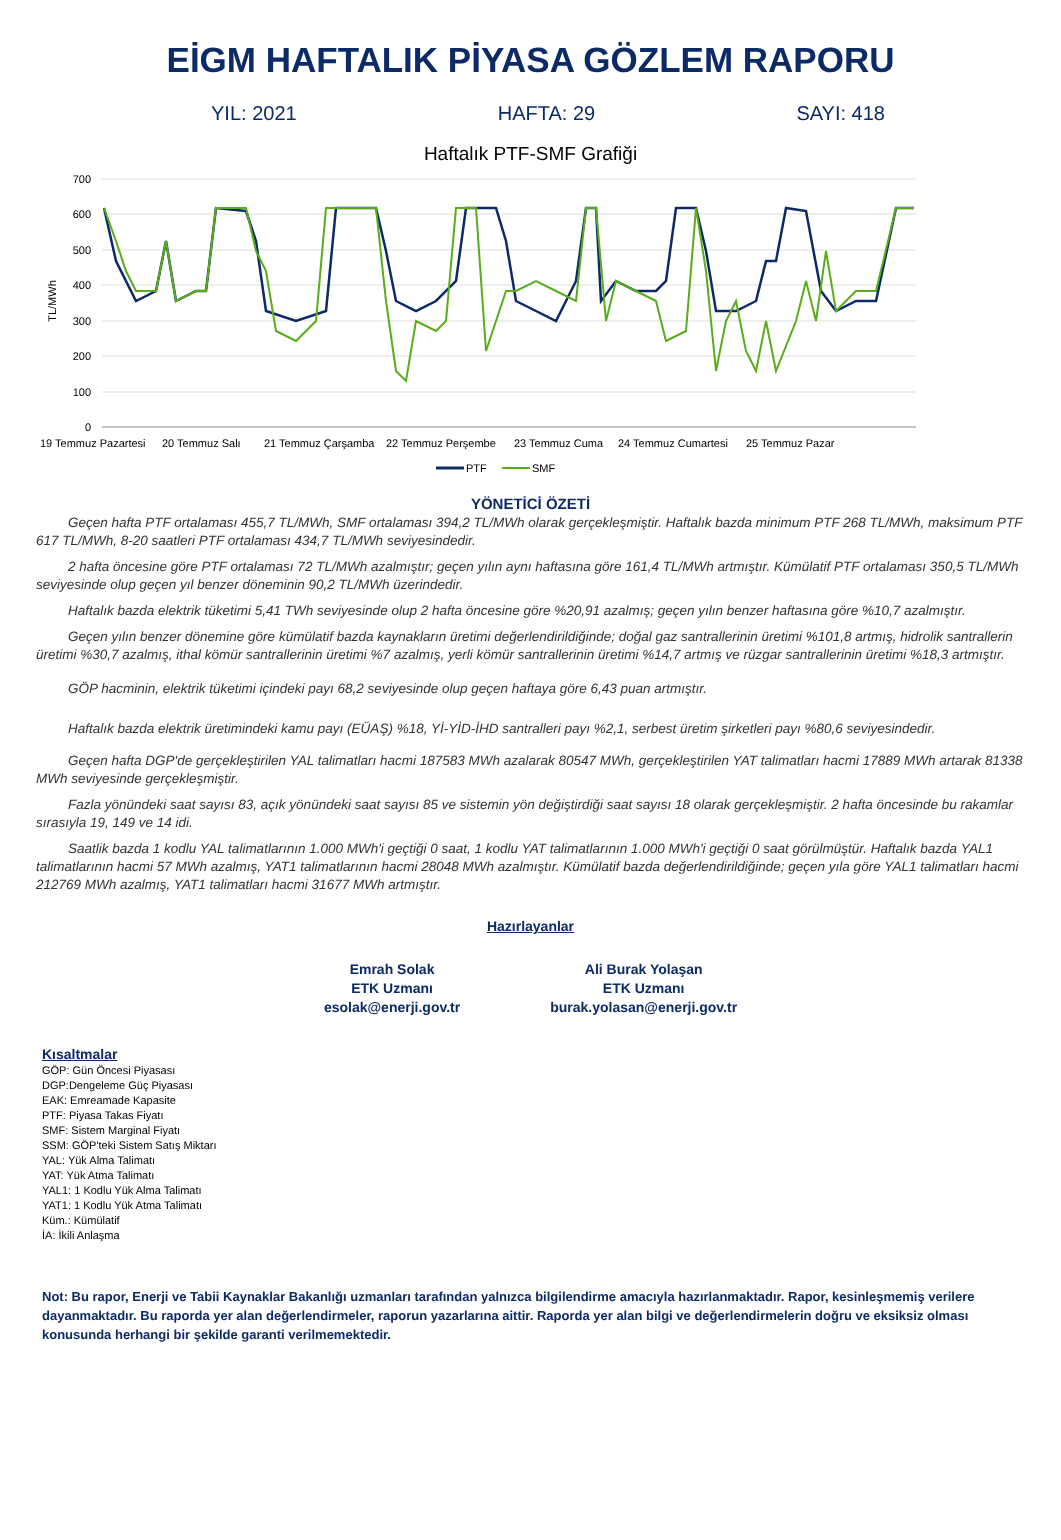EİGM HAFTALIK PİYASA GÖZLEM RAPORU
YIL: 2021 HAFTA: 29 SAYI: 418
Haftalık PTF-SMF Grafiği
700
600
500
400
300
200
100
0
TL/MWh
19 Temmuz Pazartesi
20 Temmuz Salı
21 Temmuz Çarşamba
22 Temmuz Perşembe
23 Temmuz Cuma
24 Temmuz Cumartesi
25 Temmuz Pazar
PTF
SMF
YÖNETİCİ ÖZETİ
Geçen hafta PTF ortalaması 455,7 TL/MWh, SMF ortalaması 394,2 TL/MWh olarak gerçekleşmiştir. Haftalık bazda minimum PTF 268 TL/MWh, maksimum PTF 617 TL/MWh, 8-20 saatleri PTF ortalaması 434,7 TL/MWh seviyesindedir.
2 hafta öncesine göre PTF ortalaması 72 TL/MWh azalmıştır; geçen yılın aynı haftasına göre 161,4 TL/MWh artmıştır. Kümülatif PTF ortalaması 350,5 TL/MWh seviyesinde olup geçen yıl benzer döneminin 90,2 TL/MWh üzerindedir.
Haftalık bazda elektrik tüketimi 5,41 TWh seviyesinde olup 2 hafta öncesine göre %20,91 azalmış; geçen yılın benzer haftasına göre %10,7 azalmıştır.
Geçen yılın benzer dönemine göre kümülatif bazda kaynakların üretimi değerlendirildiğinde; doğal gaz santrallerinin üretimi %101,8 artmış, hidrolik santrallerin üretimi %30,7 azalmış, ithal kömür santrallerinin üretimi %7 azalmış, yerli kömür santrallerinin üretimi %14,7 artmış ve rüzgar santrallerinin üretimi %18,3 artmıştır.
GÖP hacminin, elektrik tüketimi içindeki payı 68,2 seviyesinde olup geçen haftaya göre 6,43 puan artmıştır.
Haftalık bazda elektrik üretimindeki kamu payı (EÜAŞ) %18, Yİ-YİD-İHD santralleri payı %2,1, serbest üretim şirketleri payı %80,6 seviyesindedir.
Geçen hafta DGP'de gerçekleştirilen YAL talimatları hacmi 187583 MWh azalarak 80547 MWh, gerçekleştirilen YAT talimatları hacmi 17889 MWh artarak 81338 MWh seviyesinde gerçekleşmiştir.
Fazla yönündeki saat sayısı 83, açık yönündeki saat sayısı 85 ve sistemin yön değiştirdiği saat sayısı 18 olarak gerçekleşmiştir. 2 hafta öncesinde bu rakamlar sırasıyla 19, 149 ve 14 idi.
Saatlik bazda 1 kodlu YAL talimatlarının 1.000 MWh'i geçtiği 0 saat, 1 kodlu YAT talimatlarının 1.000 MWh'i geçtiği 0 saat görülmüştür. Haftalık bazda YAL1 talimatlarının hacmi 57 MWh azalmış, YAT1 talimatlarının hacmi 28048 MWh azalmıştır. Kümülatif bazda değerlendirildiğinde; geçen yıla göre YAL1 talimatları hacmi 212769 MWh azalmış, YAT1 talimatları hacmi 31677 MWh artmıştır.
Hazırlayanlar
Emrah Solak
ETK Uzmanı
esolak@enerji.gov.tr
Ali Burak Yolaşan
ETK Uzmanı
burak.yolasan@enerji.gov.tr
Kısaltmalar
GÖP: Gün Öncesi Piyasası
DGP:Dengeleme Güç Piyasası
EAK: Emreamade Kapasite
PTF: Piyasa Takas Fiyatı
SMF: Sistem Marginal Fiyatı
SSM: GÖP'teki Sistem Satış Miktarı
YAL: Yük Alma Talimatı
YAT: Yük Atma Talimatı
YAL1: 1 Kodlu Yük Alma Talimatı
YAT1: 1 Kodlu Yük Atma Talimatı
Küm.: Kümülatif
İA: İkili Anlaşma
Not: Bu rapor, Enerji ve Tabii Kaynaklar Bakanlığı uzmanları tarafından yalnızca bilgilendirme amacıyla hazırlanmaktadır. Rapor, kesinleşmemiş verilere dayanmaktadır. Bu raporda yer alan değerlendirmeler, raporun yazarlarına aittir. Raporda yer alan bilgi ve değerlendirmelerin doğru ve eksiksiz olması konusunda herhangi bir şekilde garanti verilmemektedir.